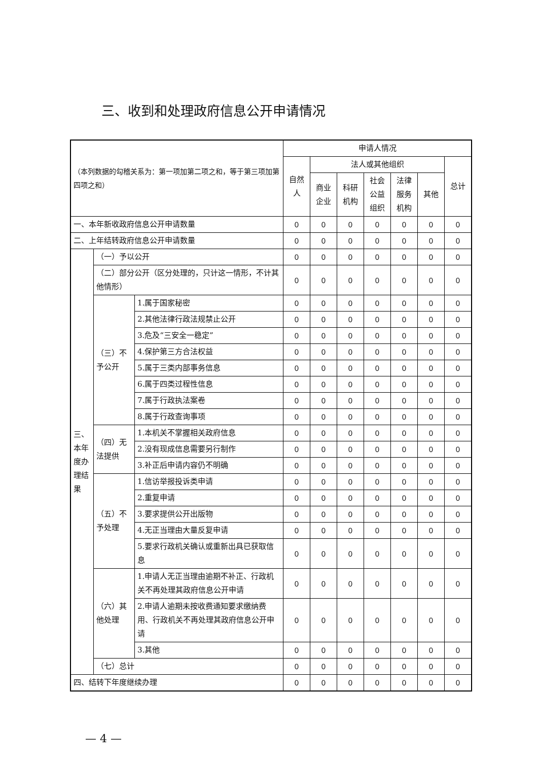三、收到和处理政府信息公开申请情况
| （本列数据的勾稽关系为：第一项加第二项之和，等于第三项加第四项之和） | | | 申请人情况 | | | | | | |
| | | | 自然人 | 法人或其他组织 | | | | | 总计 |
| | | | | 商业企业 | 科研机构 | 社会公益组织 | 法律服务机构 | 其他 | |
| 一、本年新收政府信息公开申请数量 | | | 0 | 0 | 0 | 0 | 0 | 0 | 0 |
| 二、上年结转政府信息公开申请数量 | | | 0 | 0 | 0 | 0 | 0 | 0 | 0 |
| 三、本年度办理结果 | （一）予以公开 | | 0 | 0 | 0 | 0 | 0 | 0 | 0 |
| | （二）部分公开（区分处理的，只计这一情形，不计其他情形） | | 0 | 0 | 0 | 0 | 0 | 0 | 0 |
| | （三）不予公开 | 1.属于国家秘密 | 0 | 0 | 0 | 0 | 0 | 0 | 0 |
| | | 2.其他法律行政法规禁止公开 | 0 | 0 | 0 | 0 | 0 | 0 | 0 |
| | | 3.危及“三安全一稳定” | 0 | 0 | 0 | 0 | 0 | 0 | 0 |
| | | 4.保护第三方合法权益 | 0 | 0 | 0 | 0 | 0 | 0 | 0 |
| | | 5.属于三类内部事务信息 | 0 | 0 | 0 | 0 | 0 | 0 | 0 |
| | | 6.属于四类过程性信息 | 0 | 0 | 0 | 0 | 0 | 0 | 0 |
| | | 7.属于行政执法案卷 | 0 | 0 | 0 | 0 | 0 | 0 | 0 |
| | | 8.属于行政查询事项 | 0 | 0 | 0 | 0 | 0 | 0 | 0 |
| | （四）无法提供 | 1.本机关不掌握相关政府信息 | 0 | 0 | 0 | 0 | 0 | 0 | 0 |
| | | 2.没有现成信息需要另行制作 | 0 | 0 | 0 | 0 | 0 | 0 | 0 |
| | | 3.补正后申请内容仍不明确 | 0 | 0 | 0 | 0 | 0 | 0 | 0 |
| | （五）不予处理 | 1.信访举报投诉类申请 | 0 | 0 | 0 | 0 | 0 | 0 | 0 |
| | | 2.重复申请 | 0 | 0 | 0 | 0 | 0 | 0 | 0 |
| | | 3.要求提供公开出版物 | 0 | 0 | 0 | 0 | 0 | 0 | 0 |
| | | 4.无正当理由大量反复申请 | 0 | 0 | 0 | 0 | 0 | 0 | 0 |
| | | 5.要求行政机关确认或重新出具已获取信息 | 0 | 0 | 0 | 0 | 0 | 0 | 0 |
| | （六）其他处理 | 1.申请人无正当理由逾期不补正、行政机关不再处理其政府信息公开申请 | 0 | 0 | 0 | 0 | 0 | 0 | 0 |
| | | 2.申请人逾期未按收费通知要求缴纳费用、行政机关不再处理其政府信息公开申请 | 0 | 0 | 0 | 0 | 0 | 0 | 0 |
| | | 3.其他 | 0 | 0 | 0 | 0 | 0 | 0 | 0 |
| | （七）总计 | | 0 | 0 | 0 | 0 | 0 | 0 | 0 |
| 四、结转下年度继续办理 | | | 0 | 0 | 0 | 0 | 0 | 0 | 0 |
— 4 —